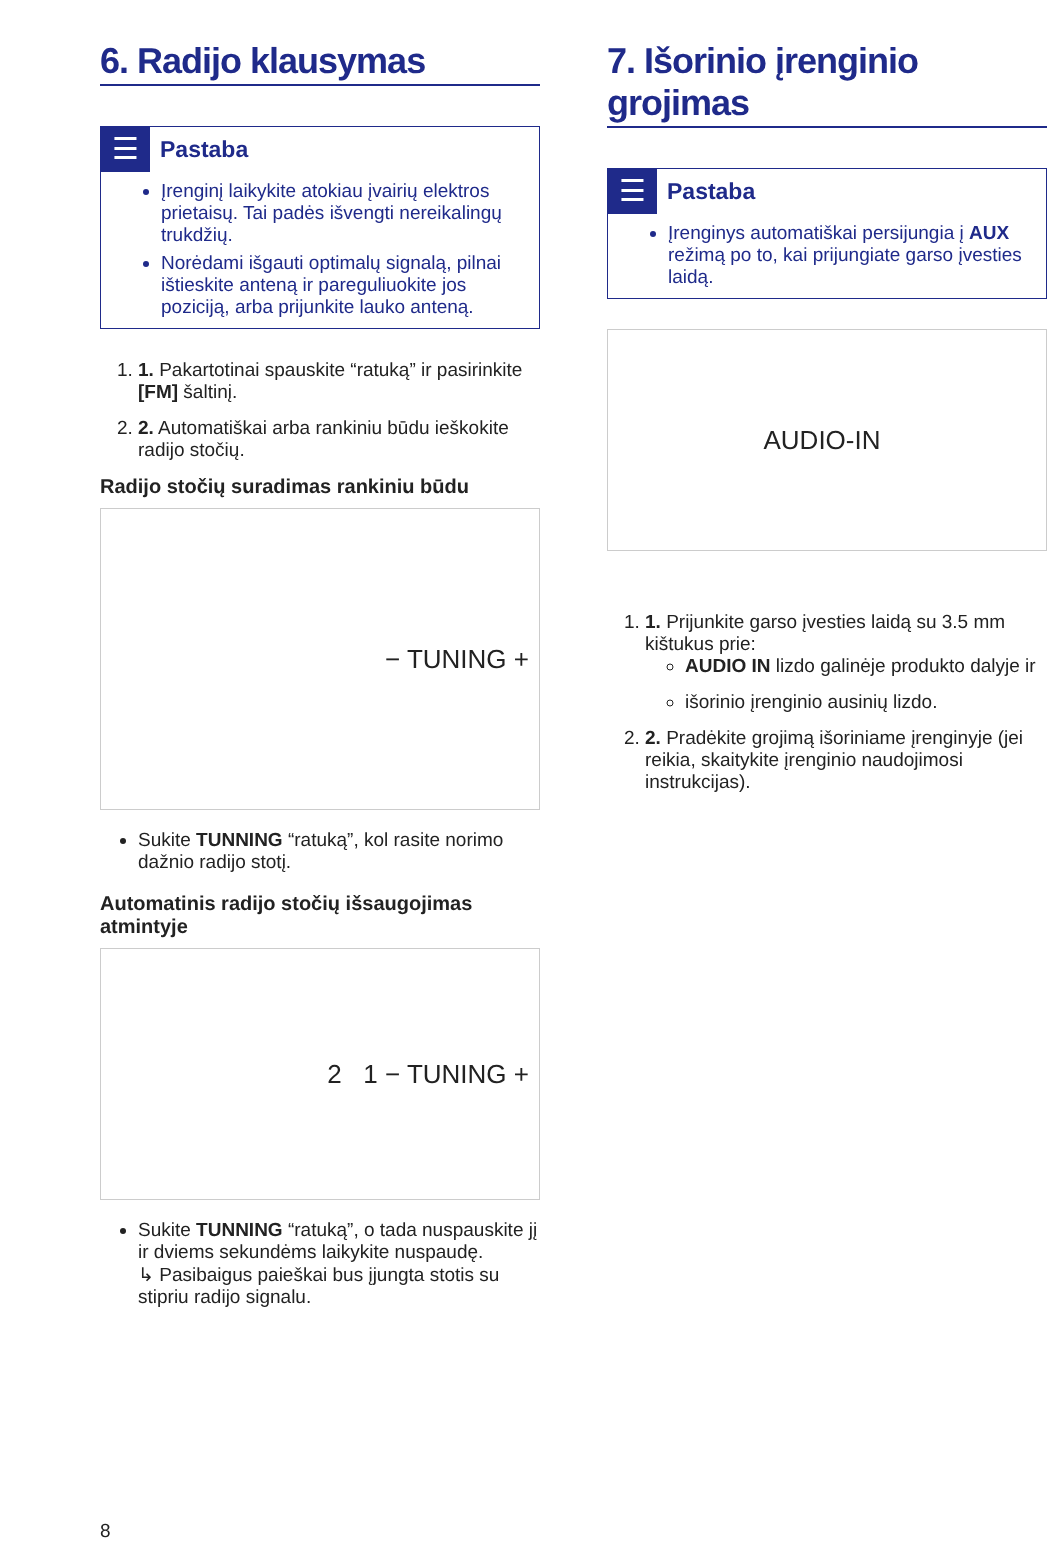6. Radijo klausymas
☰
Pastaba
Įrenginį laikykite atokiau įvairių elektros prietaisų. Tai padės išvengti nereikalingų trukdžių.
Norėdami išgauti optimalų signalą, pilnai ištieskite anteną ir pareguliuokite jos poziciją, arba prijunkite lauko anteną.
1. 1. Pakartotinai spauskite “ratuką” ir pasirinkite [FM] šaltinį.
2. 2. Automatiškai arba rankiniu būdu ieškokite radijo stočių.
Radijo stočių suradimas rankiniu būdu
− TUNING +
Sukite TUNNING “ratuką”, kol rasite norimo dažnio radijo stotį.
Automatinis radijo stočių išsaugojimas atmintyje
2 1 − TUNING +
Sukite TUNNING “ratuką”, o tada nuspauskite jį ir dviems sekundėms laikykite nuspaudę.
↳ Pasibaigus paieškai bus įjungta stotis su stipriu radijo signalu.
7. Išorinio įrenginio grojimas
☰
Pastaba
Įrenginys automatiškai persijungia į AUX režimą po to, kai prijungiate garso įvesties laidą.
AUDIO-IN
1. 1. Prijunkite garso įvesties laidą su 3.5 mm kištukus prie:
AUDIO IN lizdo galinėje produkto dalyje ir
išorinio įrenginio ausinių lizdo.
2. 2. Pradėkite grojimą išoriniame įrenginyje (jei reikia, skaitykite įrenginio naudojimosi instrukcijas).
8